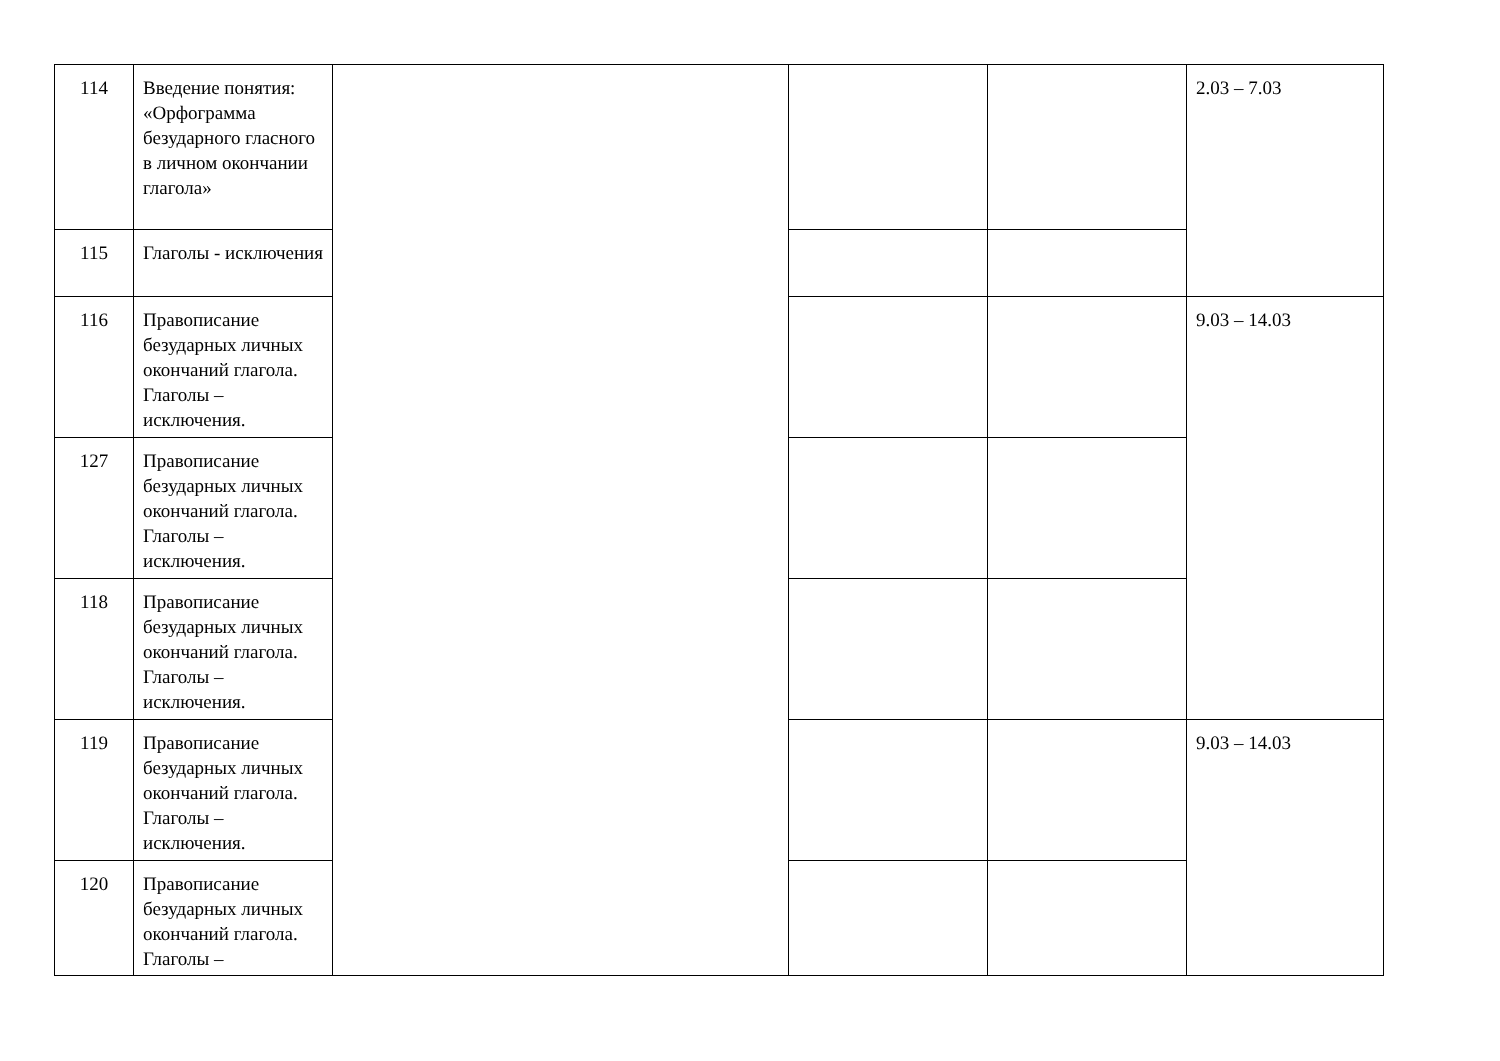| 114 | Введение понятия: «Орфограмма безударного гласного в личном окончании глагола» | | | | 2.03 – 7.03 |
| 115 | Глаголы - исключения | | | | |
| 116 | Правописание безударных личных окончаний глагола. Глаголы – исключения. | | | | 9.03 – 14.03 |
| 127 | Правописание безударных личных окончаний глагола. Глаголы – исключения. | | | | |
| 118 | Правописание безударных личных окончаний глагола. Глаголы – исключения. | | | | |
| 119 | Правописание безударных личных окончаний глагола. Глаголы – исключения. | | | | 9.03 – 14.03 |
| 120 | Правописание безударных личных окончаний глагола. Глаголы – | | | | |